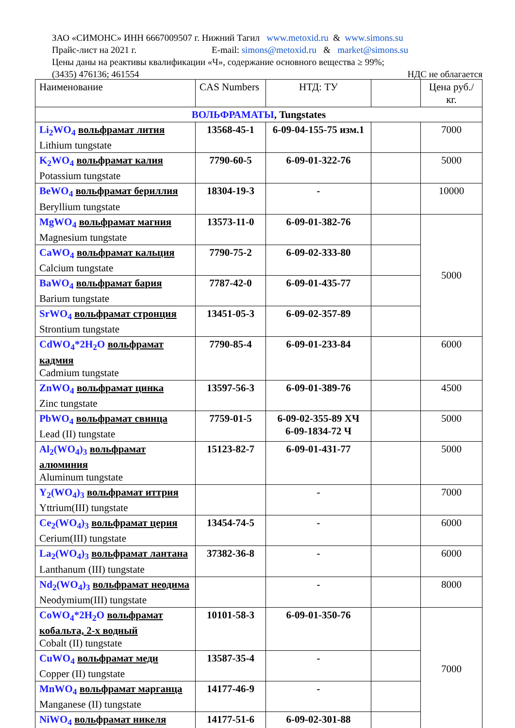ЗАО «СИМОНС» ИНН 6667009507 г. Нижний Тагил www.metoxid.ru & www.simons.su
Прайс-лист на 2021 г. E-mail: simons@metoxid.ru & market@simons.su
Цены даны на реактивы квалификации «Ч», содержание основного вещества ≥ 99%;
(3435) 476136; 461554 НДС не облагается
| Наименование | CAS Numbers | НТД: ТУ | | Цена руб./кг. |
| --- | --- | --- | --- | --- |
| ВОЛЬФРАМАТЫ , Tungstates | | | | |
| Li<sub>2</sub>WO<sub>4</sub> вольфрамат лития Lithium tungstate | 13568-45-1 | 6-09-04-155-75 изм.1 | | 7000 |
| K<sub>2</sub>WO<sub>4</sub> вольфрамат калия Potassium tungstate | 7790-60-5 | 6-09-01-322-76 | | 5000 |
| BeWO<sub>4</sub> вольфрамат бериллия Beryllium tungstate | 18304-19-3 | - | | 10000 |
| MgWO<sub>4</sub> вольфрамат магния Magnesium tungstate | 13573-11-0 | 6-09-01-382-76 | | 5000 |
| CaWO<sub>4</sub> вольфрамат кальция Calcium tungstate | 7790-75-2 | 6-09-02-333-80 | | |
| BaWO<sub>4</sub> вольфрамат бария Barium tungstate | 7787-42-0 | 6-09-01-435-77 | | |
| SrWO<sub>4</sub> вольфрамат стронция Strontium tungstate | 13451-05-3 | 6-09-02-357-89 | | |
| CdWO<sub>4</sub>*2H<sub>2</sub>O вольфрамат кадмия Cadmium tungstate | 7790-85-4 | 6-09-01-233-84 | | 6000 |
| ZnWO<sub>4</sub> вольфрамат цинка Zinc tungstate | 13597-56-3 | 6-09-01-389-76 | | 4500 |
| PbWO<sub>4</sub> вольфрамат свинца Lead (II) tungstate | 7759-01-5 | 6-09-02-355-89 ХЧ 6-09-1834-72 Ч | | 5000 |
| Al<sub>2</sub>(WO<sub>4</sub>)<sub>3</sub> вольфрамат алюминия Aluminum tungstate | 15123-82-7 | 6-09-01-431-77 | | 5000 |
| Y<sub>2</sub>(WO<sub>4</sub>)<sub>3</sub> вольфрамат иттрия Yttrium(III) tungstate | | - | | 7000 |
| Ce<sub>2</sub>(WO<sub>4</sub>)<sub>3</sub> вольфрамат церия Cerium(III) tungstate | 13454-74-5 | - | | 6000 |
| La<sub>2</sub>(WO<sub>4</sub>)<sub>3</sub> вольфрамат лантана Lanthanum (III) tungstate | 37382-36-8 | - | | 6000 |
| Nd<sub>2</sub>(WO<sub>4</sub>)<sub>3</sub> вольфрамат неодима Neodymium(III) tungstate | | - | | 8000 |
| CoWO<sub>4</sub>*2H<sub>2</sub>O вольфрамат кобальта, 2-х водный Cobalt (II) tungstate | 10101-58-3 | 6-09-01-350-76 | | 7000 |
| CuWO<sub>4</sub> вольфрамат меди Copper (II) tungstate | 13587-35-4 | - | | |
| MnWO<sub>4</sub> вольфрамат марганца Manganese (II) tungstate | 14177-46-9 | - | | |
| NiWO<sub>4</sub> вольфрамат никеля | 14177-51-6 | 6-09-02-301-88 | | |